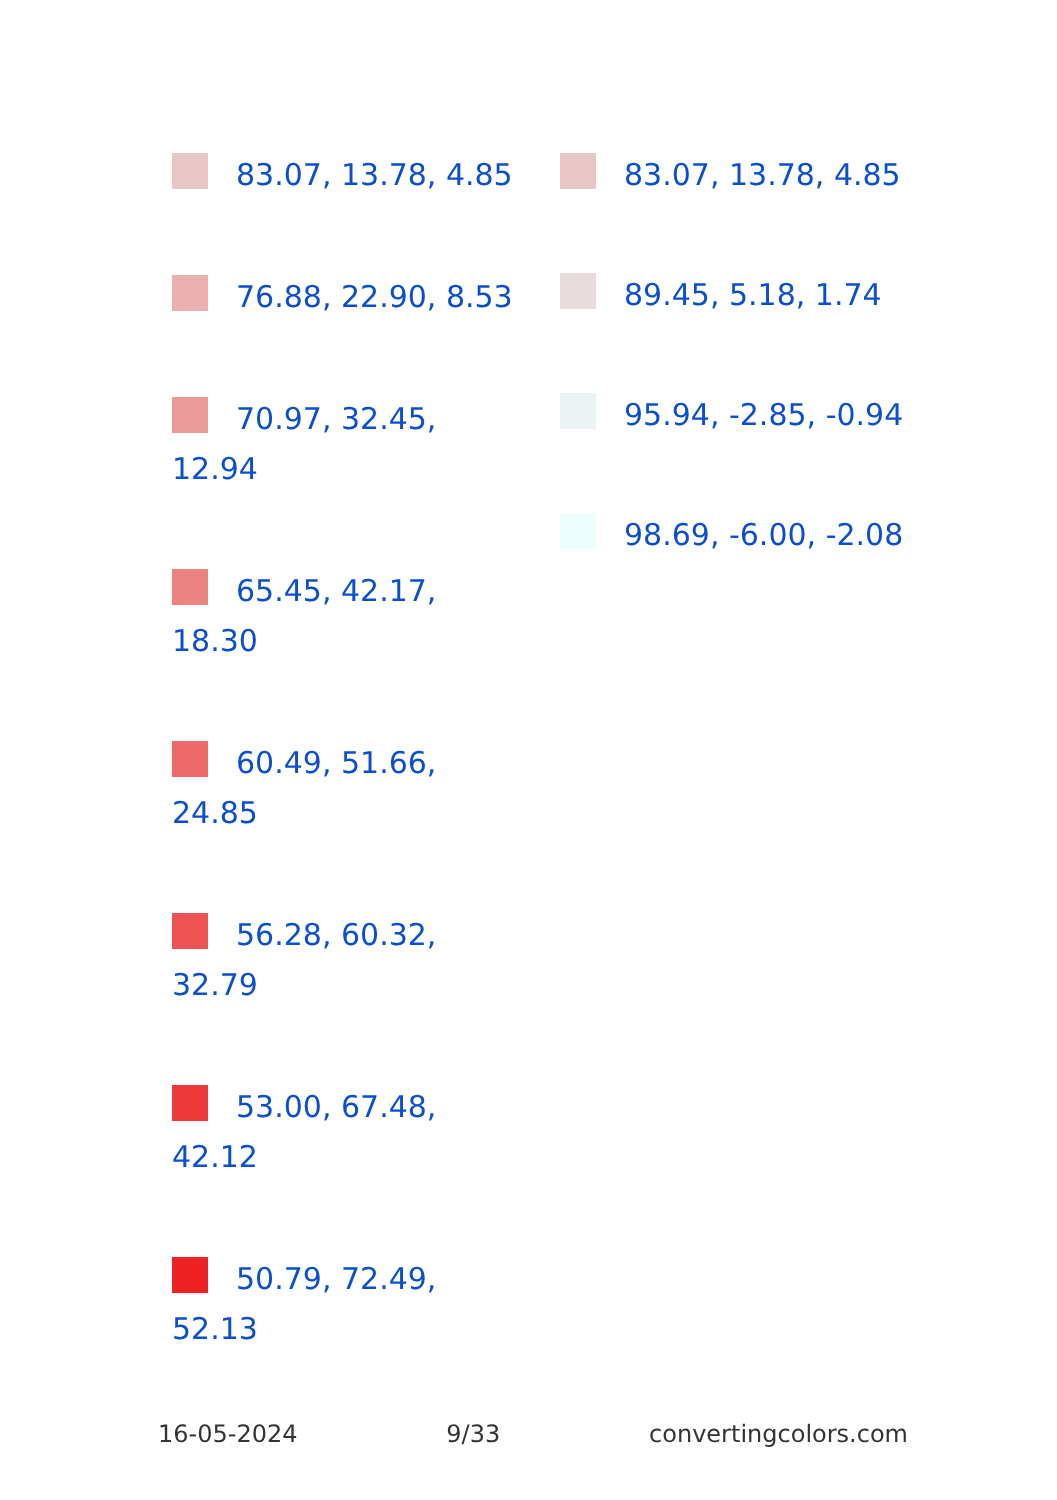83.07, 13.78, 4.85
76.88, 22.90, 8.53
70.97, 32.45, 12.94
65.45, 42.17, 18.30
60.49, 51.66, 24.85
56.28, 60.32, 32.79
53.00, 67.48, 42.12
50.79, 72.49, 52.13
83.07, 13.78, 4.85
89.45, 5.18, 1.74
95.94, -2.85, -0.94
98.69, -6.00, -2.08
16-05-2024 9/33 convertingcolors.com